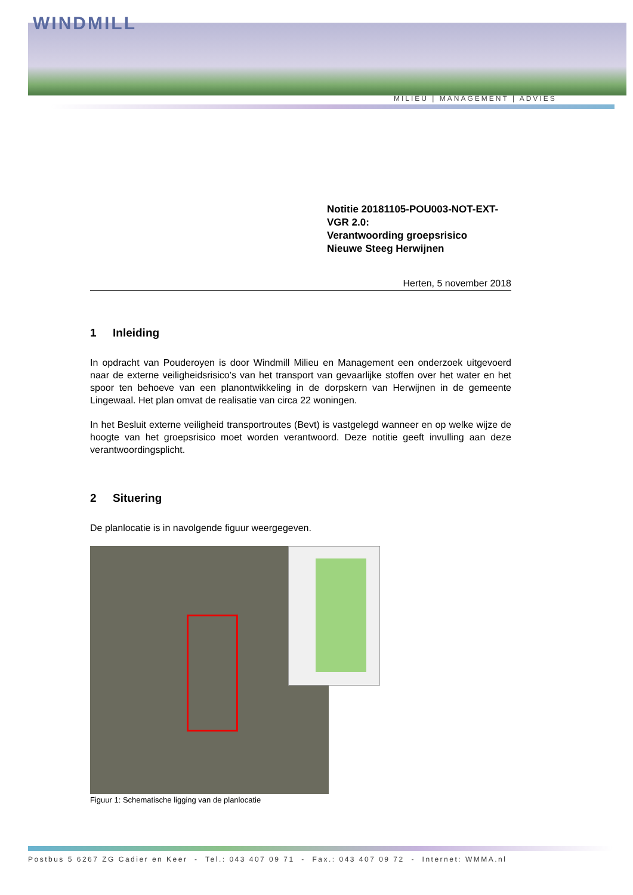WINDMILL
MILIEU | MANAGEMENT | ADVIES
Notitie 20181105-POU003-NOT-EXT-VGR 2.0:
Verantwoording groepsrisico
Nieuwe Steeg Herwijnen
Herten, 5 november 2018
1 Inleiding
In opdracht van Pouderoyen is door Windmill Milieu en Management een onderzoek uitgevoerd naar de externe veiligheidsrisico’s van het transport van gevaarlijke stoffen over het water en het spoor ten behoeve van een planontwikkeling in de dorpskern van Herwijnen in de gemeente Lingewaal. Het plan omvat de realisatie van circa 22 woningen.
In het Besluit externe veiligheid transportroutes (Bevt) is vastgelegd wanneer en op welke wijze de hoogte van het groepsrisico moet worden verantwoord. Deze notitie geeft invulling aan deze verantwoordingsplicht.
2 Situering
De planlocatie is in navolgende figuur weergegeven.
Figuur 1: Schematische ligging van de planlocatie
Postbus 5 6267 ZG Cadier en Keer - Tel.: 043 407 09 71 - Fax.: 043 407 09 72 - Internet: WMMA.nl